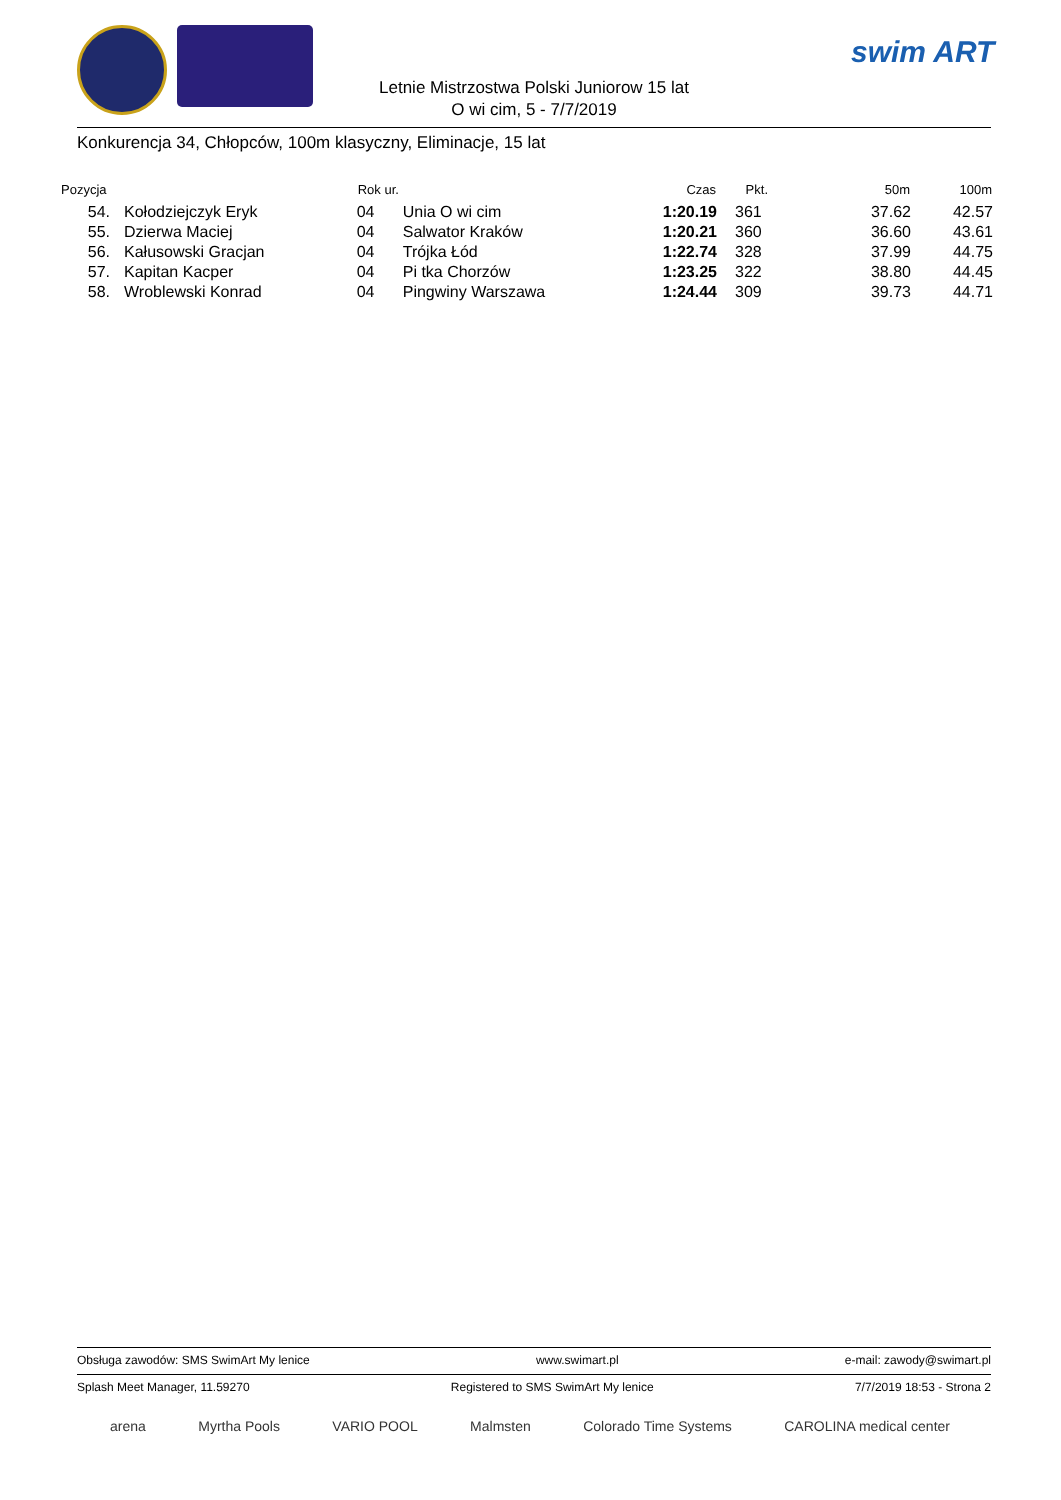swim ART
Letnie Mistrzostwa Polski Juniorow 15 lat
O wi cim, 5 - 7/7/2019
Konkurencja 34, Chłopców, 100m klasyczny, Eliminacje, 15 lat
| Pozycja | | Rok ur. | | Czas | Pkt. | 50m | 100m |
| --- | --- | --- | --- | --- | --- | --- | --- |
| 54. | Kołodziejczyk Eryk | 04 | Unia O wi cim | 1:20.19 | 361 | 37.62 | 42.57 |
| 55. | Dzierwa Maciej | 04 | Salwator Kraków | 1:20.21 | 360 | 36.60 | 43.61 |
| 56. | Kałusowski Gracjan | 04 | Trójka Łód | 1:22.74 | 328 | 37.99 | 44.75 |
| 57. | Kapitan Kacper | 04 | Pi tka Chorzów | 1:23.25 | 322 | 38.80 | 44.45 |
| 58. | Wroblewski Konrad | 04 | Pingwiny Warszawa | 1:24.44 | 309 | 39.73 | 44.71 |
Obsługa zawodów: SMS SwimArt My lenice www.swimart.pl e-mail: zawody@swimart.pl
Splash Meet Manager, 11.59270 Registered to SMS SwimArt My lenice 7/7/2019 18:53 - Strona 2
arena Myrtha Pools VARIO POOL Malmsten Colorado Time Systems CAROLINA medical center